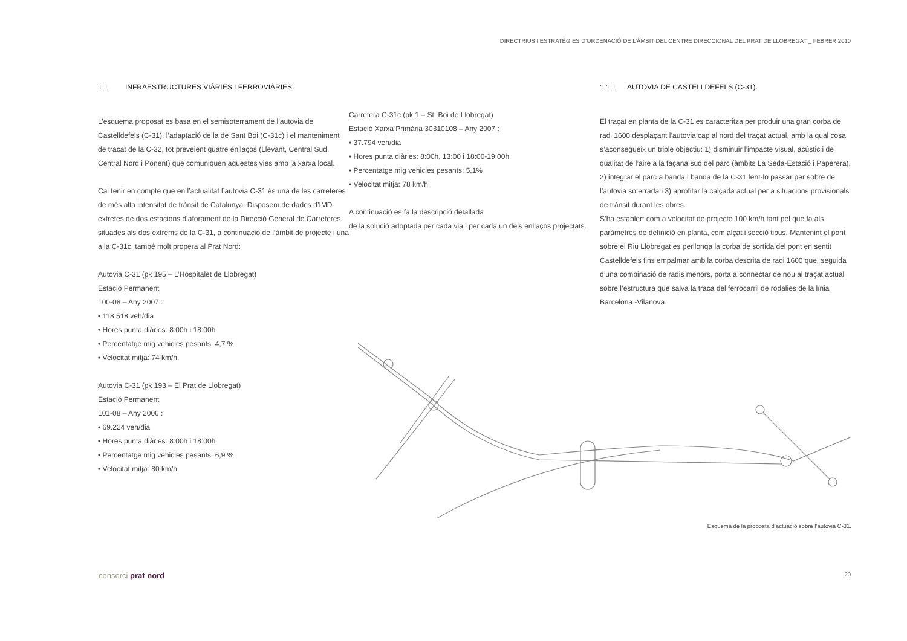DIRECTRIUS I ESTRATÈGIES D’ORDENACIÓ DE L’ÀMBIT DEL CENTRE DIRECCIONAL DEL PRAT DE LLOBREGAT _ FEBRER 2010
1.1. INFRAESTRUCTURES VIÀRIES I FERROVIÀRIES.
L’esquema proposat es basa en el semisoterrament de l’autovia de Castelldefels (C-31), l’adaptació de la de Sant Boi (C-31c) i el manteniment de traçat de la C-32, tot preveient quatre enllaços (Llevant, Central Sud, Central Nord i Ponent) que comuniquen aquestes vies amb la xarxa local.
Cal tenir en compte que en l’actualitat l’autovia C-31 és una de les carreteres de més alta intensitat de trànsit de Catalunya. Disposem de dades d’IMD extretes de dos estacions d’aforament de la Direcció General de Carreteres, situades als dos extrems de la C-31, a continuació de l’àmbit de projecte i una a la C-31c, també molt propera al Prat Nord:
Autovia C-31 (pk 195 – L’Hospitalet de Llobregat)
Estació Permanent
100-08 – Any 2007 :
• 118.518 veh/dia
• Hores punta diàries: 8:00h i 18:00h
• Percentatge mig vehicles pesants: 4,7 %
• Velocitat mitja: 74 km/h.
Autovia C-31 (pk 193 – El Prat de Llobregat)
Estació Permanent
101-08 – Any 2006 :
• 69.224 veh/dia
• Hores punta diàries: 8:00h i 18:00h
• Percentatge mig vehicles pesants: 6,9 %
• Velocitat mitja: 80 km/h.
Carretera C-31c (pk 1 – St. Boi de Llobregat)
Estació Xarxa Primària 30310108 – Any 2007 :
• 37.794 veh/dia
• Hores punta diàries: 8:00h, 13:00 i 18:00-19:00h
• Percentatge mig vehicles pesants: 5,1%
• Velocitat mitja: 78 km/h
A continuació es fa la descripció detallada
de la solució adoptada per cada via i per cada un dels enllaços projectats.
1.1.1. AUTOVIA DE CASTELLDEFELS (C-31).
El traçat en planta de la C-31 es caracteritza per produir una gran corba de radi 1600 desplaçant l’autovia cap al nord del traçat actual, amb la qual cosa s’aconsegueix un triple objectiu: 1) disminuir l’impacte visual, acústic i de qualitat de l’aire a la façana sud del parc (àmbits La Seda-Estació i Paperera), 2) integrar el parc a banda i banda de la C-31 fent-lo passar per sobre de l’autovia soterrada i 3) aprofitar la calçada actual per a situacions provisionals de trànsit durant les obres.
S’ha establert com a velocitat de projecte 100 km/h tant pel que fa als paràmetres de definició en planta, com alçat i secció tipus. Mantenint el pont sobre el Riu Llobregat es perllonga la corba de sortida del pont en sentit Castelldefels fins empalmar amb la corba descrita de radi 1600 que, seguida d’una combinació de radis menors, porta a connectar de nou al traçat actual sobre l’estructura que salva la traça del ferrocarril de rodalies de la línia Barcelona -Vilanova.
Esquema de la proposta d’actuació sobre l’autovia C-31.
consorci prat nord 20